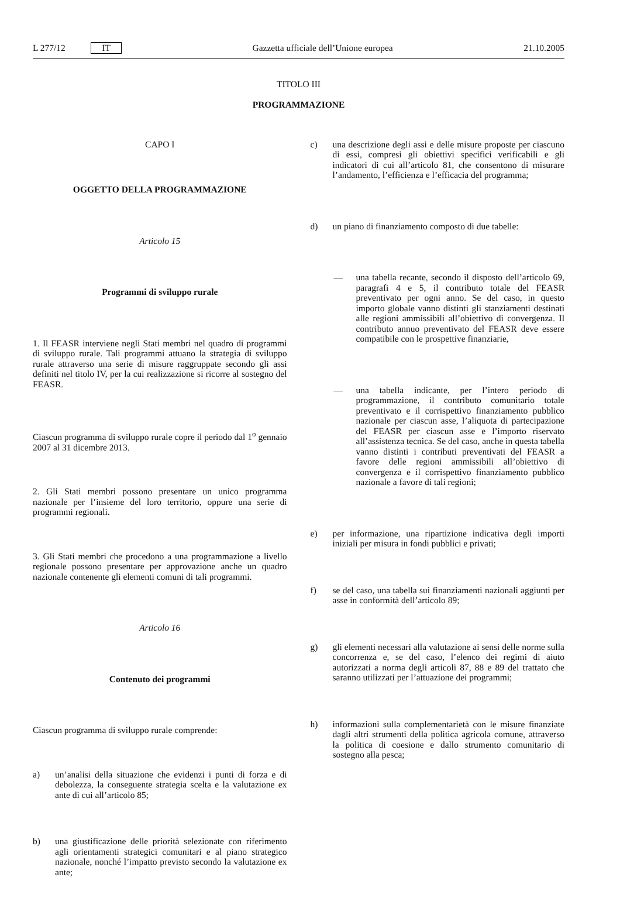L 277/12 IT Gazzetta ufficiale dell’Unione europea 21.10.2005
TITOLO III
PROGRAMMAZIONE
CAPO I
OGGETTO DELLA PROGRAMMAZIONE
Articolo 15
Programmi di sviluppo rurale
1. Il FEASR interviene negli Stati membri nel quadro di programmi di sviluppo rurale. Tali programmi attuano la strategia di sviluppo rurale attraverso una serie di misure raggruppate secondo gli assi definiti nel titolo IV, per la cui realizzazione si ricorre al sostegno del FEASR.
Ciascun programma di sviluppo rurale copre il periodo dal 1<sup>o</sup> gennaio 2007 al 31 dicembre 2013.
2. Gli Stati membri possono presentare un unico programma nazionale per l’insieme del loro territorio, oppure una serie di programmi regionali.
3. Gli Stati membri che procedono a una programmazione a livello regionale possono presentare per approvazione anche un quadro nazionale contenente gli elementi comuni di tali programmi.
Articolo 16
Contenuto dei programmi
Ciascun programma di sviluppo rurale comprende:
a) un’analisi della situazione che evidenzi i punti di forza e di debolezza, la conseguente strategia scelta e la valutazione ex ante di cui all’articolo 85;
b) una giustificazione delle priorità selezionate con riferimento agli orientamenti strategici comunitari e al piano strategico nazionale, nonché l’impatto previsto secondo la valutazione ex ante;
c) una descrizione degli assi e delle misure proposte per ciascuno di essi, compresi gli obiettivi specifici verificabili e gli indicatori di cui all’articolo 81, che consentono di misurare l’andamento, l’efficienza e l’efficacia del programma;
d) un piano di finanziamento composto di due tabelle:
— una tabella recante, secondo il disposto dell’articolo 69, paragrafi 4 e 5, il contributo totale del FEASR preventivato per ogni anno. Se del caso, in questo importo globale vanno distinti gli stanziamenti destinati alle regioni ammissibili all’obiettivo di convergenza. Il contributo annuo preventivato del FEASR deve essere compatibile con le prospettive finanziarie,
— una tabella indicante, per l’intero periodo di programmazione, il contributo comunitario totale preventivato e il corrispettivo finanziamento pubblico nazionale per ciascun asse, l’aliquota di partecipazione del FEASR per ciascun asse e l’importo riservato all’assistenza tecnica. Se del caso, anche in questa tabella vanno distinti i contributi preventivati del FEASR a favore delle regioni ammissibili all’obiettivo di convergenza e il corrispettivo finanziamento pubblico nazionale a favore di tali regioni;
e) per informazione, una ripartizione indicativa degli importi iniziali per misura in fondi pubblici e privati;
f) se del caso, una tabella sui finanziamenti nazionali aggiunti per asse in conformità dell’articolo 89;
g) gli elementi necessari alla valutazione ai sensi delle norme sulla concorrenza e, se del caso, l’elenco dei regimi di aiuto autorizzati a norma degli articoli 87, 88 e 89 del trattato che saranno utilizzati per l’attuazione dei programmi;
h) informazioni sulla complementarietà con le misure finanziate dagli altri strumenti della politica agricola comune, attraverso la politica di coesione e dallo strumento comunitario di sostegno alla pesca;